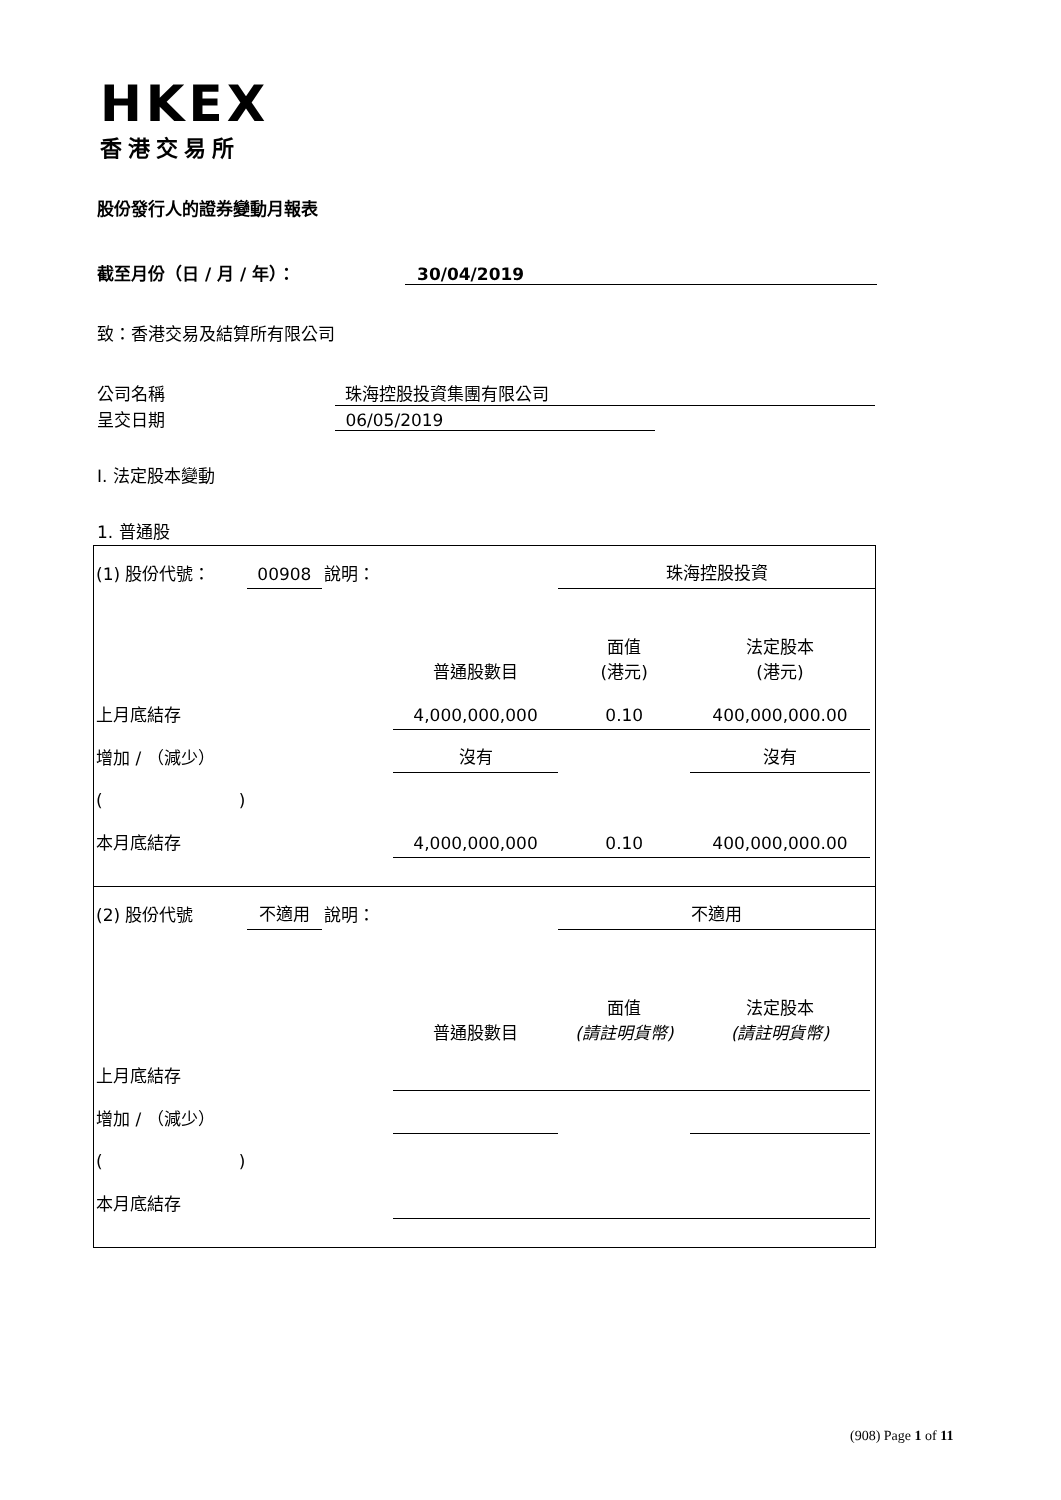HKEX
香港交易所
股份發行人的證券變動月報表
截至月份（日 / 月 / 年）： 30/04/2019
致：香港交易及結算所有限公司
公司名稱 珠海控股投資集團有限公司
呈交日期 06/05/2019
I. 法定股本變動
1. 普通股
| (1) 股份代號： | 00908 | 說明： | | 珠海控股投資 | | |
| | | | 普通股數目 | 面值 (港元) | 法定股本 (港元) | |
| 上月底結存 | | | 4,000,000,000 | 0.10 | 400,000,000.00 | |
| 增加 / （減少） | | | 沒有 | | 沒有 | |
| ( ) | | | | | | |
| 本月底結存 | | | 4,000,000,000 | 0.10 | 400,000,000.00 | |
| (2) 股份代號 | 不適用 | 說明： | | 不適用 | | |
| | | | 普通股數目 | 面值 (請註明貨幣) | 法定股本 (請註明貨幣) | |
| 上月底結存 | | | | | | |
| 增加 / （減少） | | | | | | |
| ( ) | | | | | | |
| 本月底結存 | | | | | | |
(908) Page 1 of 11